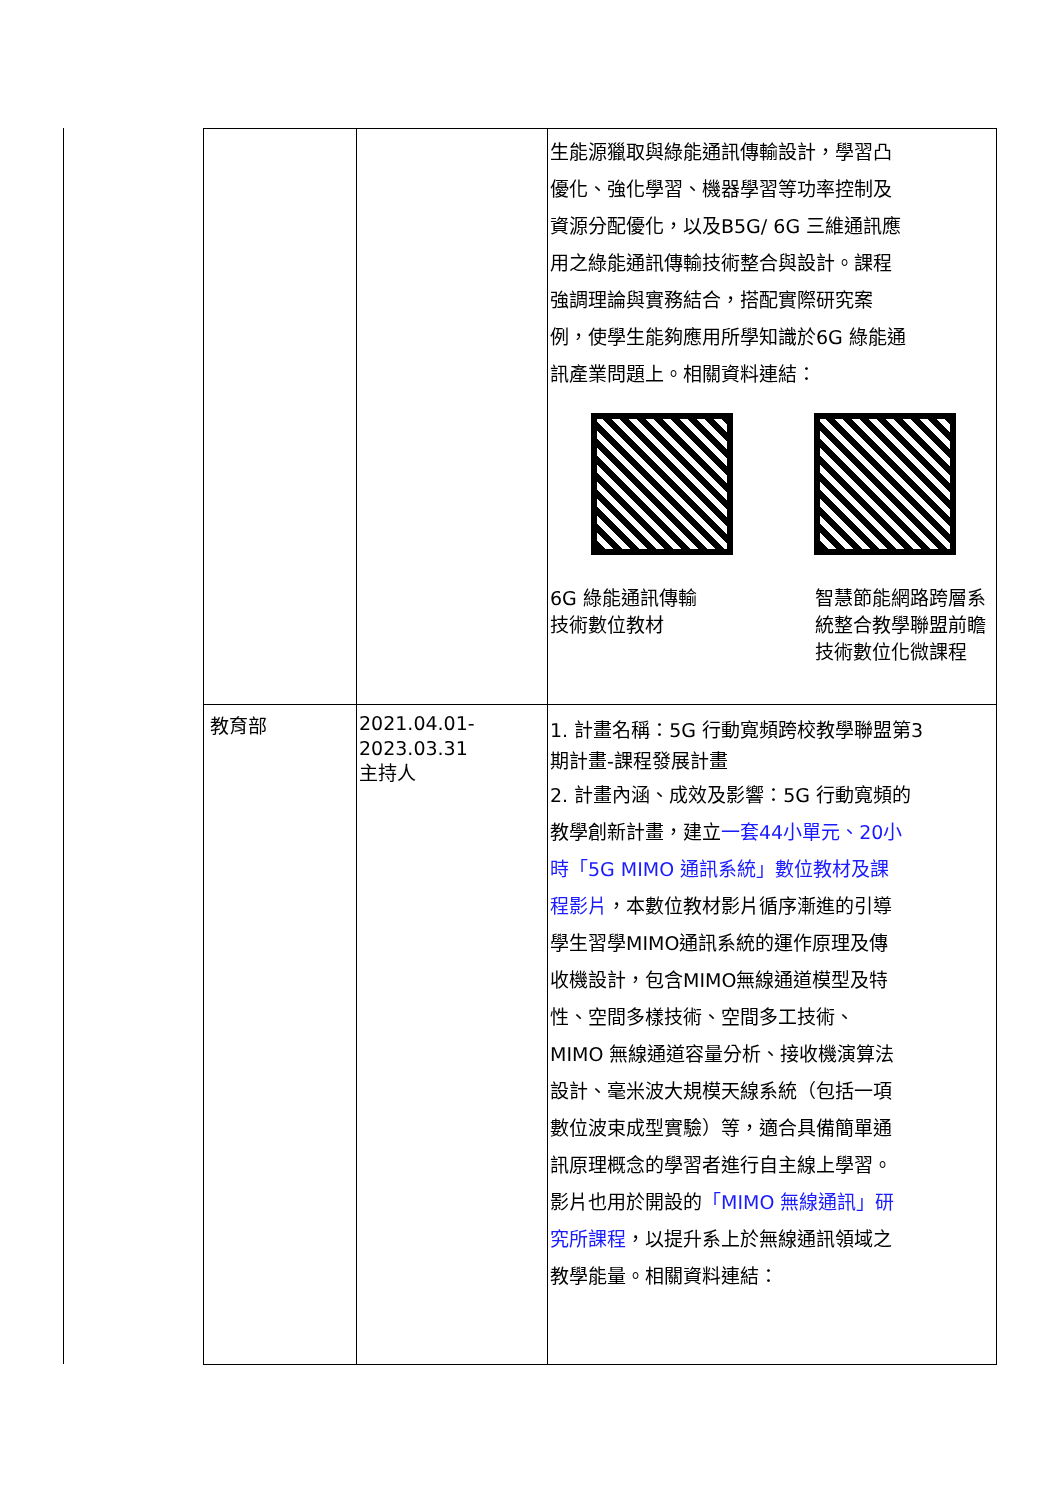| | | 生能源獵取與綠能通訊傳輸設計，學習凸 優化、強化學習、機器學習等功率控制及 資源分配優化，以及B5G/ 6G 三維通訊應 用之綠能通訊傳輸技術整合與設計。課程 強調理論與實務結合，搭配實際研究案 例，使學生能夠應用所學知識於6G 綠能通 訊產業問題上。相關資料連結： 6G 綠能通訊傳輸 技術數位教材 智慧節能網路跨層系 統整合教學聯盟前瞻 技術數位化微課程 |
| 教育部 | 2021.04.01- 2023.03.31 主持人 | 1. 計畫名稱：5G 行動寬頻跨校教學聯盟第3 期計畫-課程發展計畫 2. 計畫內涵、成效及影響：5G 行動寬頻的 教學創新計畫，建立 一套44小單元、20小 時「5G MIMO 通訊系統」數位教材及課 程影片 ，本數位教材影片循序漸進的引導 學生習學MIMO通訊系統的運作原理及傳 收機設計，包含MIMO無線通道模型及特 性、空間多樣技術、空間多工技術、 MIMO 無線通道容量分析、接收機演算法 設計、毫米波大規模天線系統（包括一項 數位波束成型實驗）等，適合具備簡單通 訊原理概念的學習者進行自主線上學習。 影片也用於開設的 「MIMO 無線通訊」研 究所課程 ，以提升系上於無線通訊領域之 教學能量。相關資料連結： |